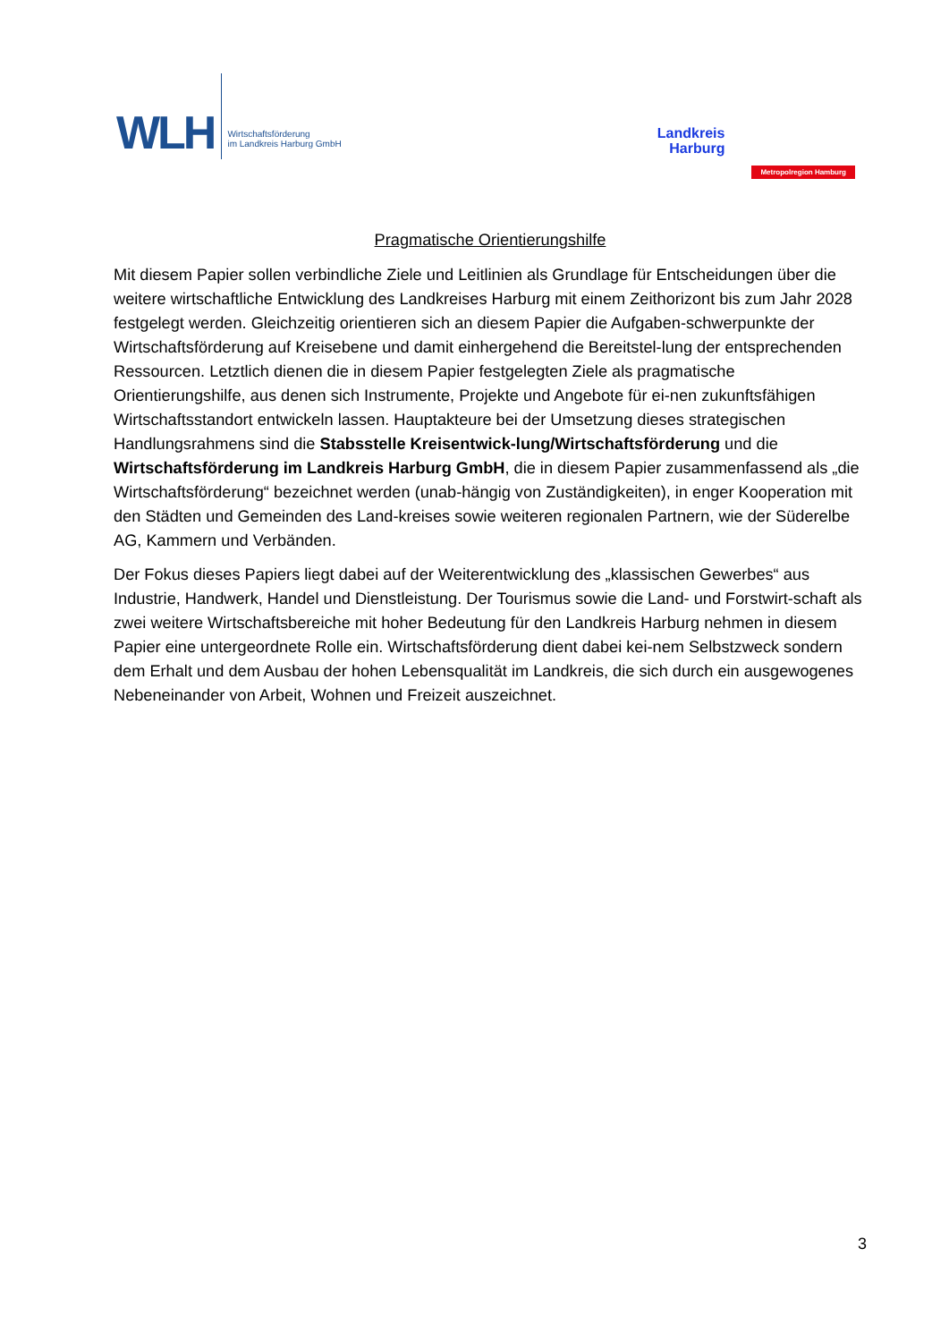WLH
Wirtschaftsförderung
im Landkreis Harburg GmbH
Landkreis
Harburg
Metropolregion Hamburg
Pragmatische Orientierungshilfe
Mit diesem Papier sollen verbindliche Ziele und Leitlinien als Grundlage für Entscheidungen über die weitere wirtschaftliche Entwicklung des Landkreises Harburg mit einem Zeithorizont bis zum Jahr 2028 festgelegt werden. Gleichzeitig orientieren sich an diesem Papier die Aufgaben-schwerpunkte der Wirtschaftsförderung auf Kreisebene und damit einhergehend die Bereitstel-lung der entsprechenden Ressourcen. Letztlich dienen die in diesem Papier festgelegten Ziele als pragmatische Orientierungshilfe, aus denen sich Instrumente, Projekte und Angebote für ei-nen zukunftsfähigen Wirtschaftsstandort entwickeln lassen. Hauptakteure bei der Umsetzung dieses strategischen Handlungsrahmens sind die Stabsstelle Kreisentwick-lung/Wirtschaftsförderung und die Wirtschaftsförderung im Landkreis Harburg GmbH, die in diesem Papier zusammenfassend als „die Wirtschaftsförderung“ bezeichnet werden (unab-hängig von Zuständigkeiten), in enger Kooperation mit den Städten und Gemeinden des Land-kreises sowie weiteren regionalen Partnern, wie der Süderelbe AG, Kammern und Verbänden.
Der Fokus dieses Papiers liegt dabei auf der Weiterentwicklung des „klassischen Gewerbes“ aus Industrie, Handwerk, Handel und Dienstleistung. Der Tourismus sowie die Land- und Forstwirt-schaft als zwei weitere Wirtschaftsbereiche mit hoher Bedeutung für den Landkreis Harburg nehmen in diesem Papier eine untergeordnete Rolle ein. Wirtschaftsförderung dient dabei kei-nem Selbstzweck sondern dem Erhalt und dem Ausbau der hohen Lebensqualität im Landkreis, die sich durch ein ausgewogenes Nebeneinander von Arbeit, Wohnen und Freizeit auszeichnet.
3